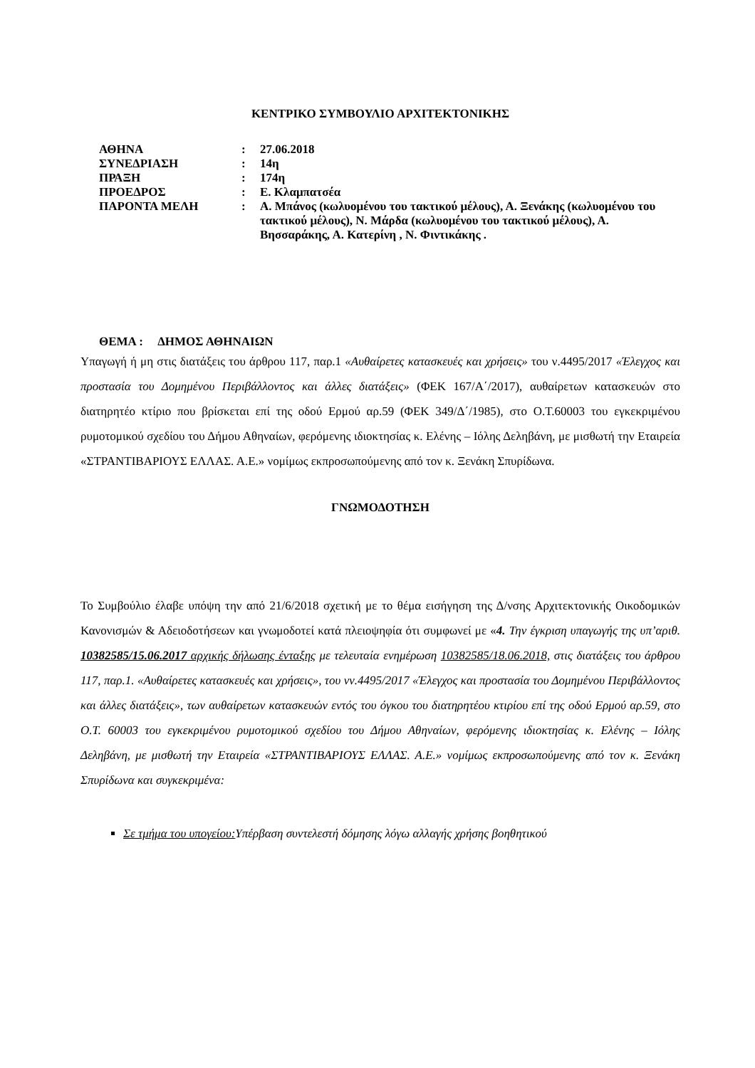ΚΕΝΤΡΙΚΟ ΣΥΜΒΟΥΛΙΟ ΑΡΧΙΤΕΚΤΟΝΙΚΗΣ
| ΑΘΗΝΑ | : | 27.06.2018 |
| ΣΥΝΕΔΡΙΑΣΗ | : | 14η |
| ΠΡΑΞΗ | : | 174η |
| ΠΡΟΕΔΡΟΣ | : | Ε. Κλαμπατσέα |
| ΠΑΡΟΝΤΑ ΜΕΛΗ | : | Α. Μπάνος (κωλυομένου του τακτικού μέλους), Α. Ξενάκης (κωλυομένου του τακτικού μέλους), Ν. Μάρδα (κωλυομένου του τακτικού μέλους), Α. Βησσαράκης, Α. Κατερίνη , Ν. Φιντικάκης . |
ΘΕΜΑ : ΔΗΜΟΣ ΑΘΗΝΑΙΩΝ
Υπαγωγή ή μη στις διατάξεις του άρθρου 117, παρ.1 «Αυθαίρετες κατασκευές και χρήσεις» του ν.4495/2017 «Έλεγχος και προστασία του Δομημένου Περιβάλλοντος και άλλες διατάξεις» (ΦΕΚ 167/Α΄/2017), αυθαίρετων κατασκευών στο διατηρητέο κτίριο που βρίσκεται επί της οδού Ερμού αρ.59 (ΦΕΚ 349/Δ΄/1985), στο Ο.Τ.60003 του εγκεκριμένου ρυμοτομικού σχεδίου του Δήμου Αθηναίων, φερόμενης ιδιοκτησίας κ. Ελένης – Ιόλης Δεληβάνη, με μισθωτή την Εταιρεία «ΣΤΡΑΝΤΙΒΑΡΙΟΥΣ ΕΛΛΑΣ. Α.Ε.» νομίμως εκπροσωπούμενης από τον κ. Ξενάκη Σπυρίδωνα.
ΓΝΩΜΟΔΟΤΗΣΗ
Το Συμβούλιο έλαβε υπόψη την από 21/6/2018 σχετική με το θέμα εισήγηση της Δ/νσης Αρχιτεκτονικής Οικοδομικών Κανονισμών & Αδειοδοτήσεων και γνωμοδοτεί κατά πλειοψηφία ότι συμφωνεί με «4. Την έγκριση υπαγωγής της υπ’αριθ. 10382585/15.06.2017 αρχικής δήλωσης ένταξης με τελευταία ενημέρωση 10382585/18.06.2018, στις διατάξεις του άρθρου 117, παρ.1. «Αυθαίρετες κατασκευές και χρήσεις», του νν.4495/2017 «Έλεγχος και προστασία του Δομημένου Περιβάλλοντος και άλλες διατάξεις», των αυθαίρετων κατασκευών εντός του όγκου του διατηρητέου κτιρίου επί της οδού Ερμού αρ.59, στο Ο.Τ. 60003 του εγκεκριμένου ρυμοτομικού σχεδίου του Δήμου Αθηναίων, φερόμενης ιδιοκτησίας κ. Ελένης – Ιόλης Δεληβάνη, με μισθωτή την Εταιρεία «ΣΤΡΑΝΤΙΒΑΡΙΟΥΣ ΕΛΛΑΣ. Α.Ε.» νομίμως εκπροσωπούμενης από τον κ. Ξενάκη Σπυρίδωνα και συγκεκριμένα:
Σε τμήμα του υπογείου: Υπέρβαση συντελεστή δόμησης λόγω αλλαγής χρήσης βοηθητικού